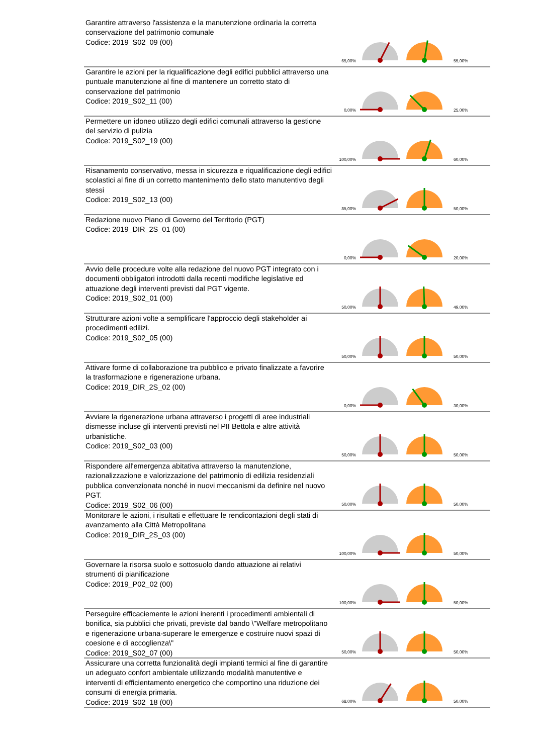Garantire attraverso l'assistenza e la manutenzione ordinaria la corretta conservazione del patrimonio comunale
Codice: 2019_S02_09 (00)
65,00% 55,00%
Garantire le azioni per la riqualificazione degli edifici pubblici attraverso una puntuale manutenzione al fine di mantenere un corretto stato di conservazione del patrimonio
Codice: 2019_S02_11 (00)
0,00% 25,00%
Permettere un idoneo utilizzo degli edifici comunali attraverso la gestione del servizio di pulizia
Codice: 2019_S02_19 (00)
100,00% 60,00%
Risanamento conservativo, messa in sicurezza e riqualificazione degli edifici scolastici al fine di un corretto mantenimento dello stato manutentivo degli stessi
Codice: 2019_S02_13 (00)
85,00% 50,00%
Redazione nuovo Piano di Governo del Territorio (PGT)
Codice: 2019_DIR_2S_01 (00)
0,00% 20,00%
Avvio delle procedure volte alla redazione del nuovo PGT integrato con i documenti obbligatori introdotti dalla recenti modifiche legislative ed attuazione degli interventi previsti dal PGT vigente.
Codice: 2019_S02_01 (00)
50,00% 49,00%
Strutturare azioni volte a semplificare l'approccio degli stakeholder ai procedimenti edilizi.
Codice: 2019_S02_05 (00)
50,00% 50,00%
Attivare forme di collaborazione tra pubblico e privato finalizzate a favorire la trasformazione e rigenerazione urbana.
Codice: 2019_DIR_2S_02 (00)
0,00% 30,00%
Avviare la rigenerazione urbana attraverso i progetti di aree industriali dismesse incluse gli interventi previsti nel PII Bettola e altre attività urbanistiche.
Codice: 2019_S02_03 (00)
50,00% 50,00%
Rispondere all'emergenza abitativa attraverso la manutenzione, razionalizzazione e valorizzazione del patrimonio di edilizia residenziali pubblica convenzionata nonché in nuovi meccanismi da definire nel nuovo PGT.
Codice: 2019_S02_06 (00)
50,00% 50,00%
Monitorare le azioni, i risultati e effettuare le rendicontazioni degli stati di avanzamento alla Città Metropolitana
Codice: 2019_DIR_2S_03 (00)
100,00% 50,00%
Governare la risorsa suolo e sottosuolo dando attuazione ai relativi strumenti di pianificazione
Codice: 2019_P02_02 (00)
100,00% 50,00%
Perseguire efficaciemente le azioni inerenti i procedimenti ambientali di bonifica, sia pubblici che privati, previste dal bando \"Welfare metropolitano e rigenerazione urbana-superare le emergenze e costruire nuovi spazi di coesione e di accoglienza\"
Codice: 2019_S02_07 (00)
50,00% 50,00%
Assicurare una corretta funzionalità degli impianti termici al fine di garantire un adeguato confort ambientale utilizzando modalità manutentive e interventi di efficientamento energetico che comportino una riduzione dei consumi di energia primaria.
Codice: 2019_S02_18 (00)
68,00% 50,00%